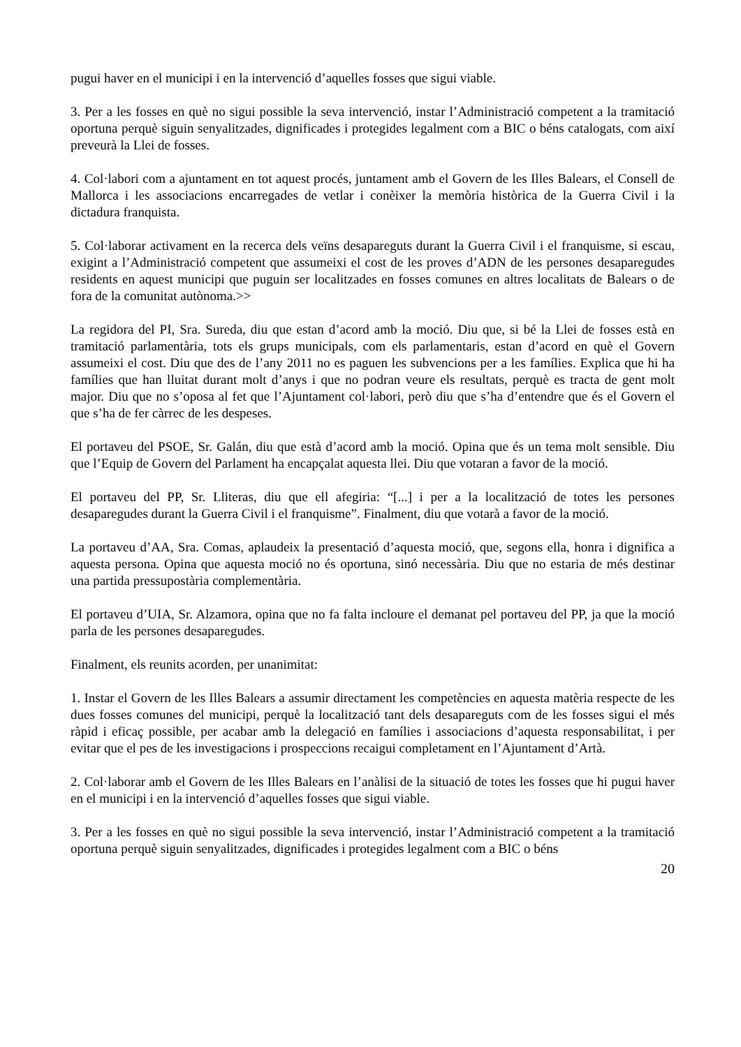pugui haver en el municipi i en la intervenció d’aquelles fosses que sigui viable.
3. Per a les fosses en què no sigui possible la seva intervenció, instar l’Administració competent a la tramitació oportuna perquè siguin senyalitzades, dignificades i protegides legalment com a BIC o béns catalogats, com així preveurà la Llei de fosses.
4. Col·labori com a ajuntament en tot aquest procés, juntament amb el Govern de les Illes Balears, el Consell de Mallorca i les associacions encarregades de vetlar i conèixer la memòria històrica de la Guerra Civil i la dictadura franquista.
5. Col·laborar activament en la recerca dels veïns desapareguts durant la Guerra Civil i el franquisme, si escau, exigint a l’Administració competent que assumeixi el cost de les proves d’ADN de les persones desaparegudes residents en aquest municipi que puguin ser localitzades en fosses comunes en altres localitats de Balears o de fora de la comunitat autònoma.>>
La regidora del PI, Sra. Sureda, diu que estan d’acord amb la moció. Diu que, si bé la Llei de fosses està en tramitació parlamentària, tots els grups municipals, com els parlamentaris, estan d’acord en què el Govern assumeixi el cost. Diu que des de l’any 2011 no es paguen les subvencions per a les famílies. Explica que hi ha famílies que han lluitat durant molt d’anys i que no podran veure els resultats, perquè es tracta de gent molt major. Diu que no s’oposa al fet que l’Ajuntament col·labori, però diu que s’ha d’entendre que és el Govern el que s’ha de fer càrrec de les despeses.
El portaveu del PSOE, Sr. Galán, diu que està d’acord amb la moció. Opina que és un tema molt sensible. Diu que l’Equip de Govern del Parlament ha encapçalat aquesta llei. Diu que votaran a favor de la moció.
El portaveu del PP, Sr. Lliteras, diu que ell afegiria: “[...] i per a la localització de totes les persones desaparegudes durant la Guerra Civil i el franquisme”. Finalment, diu que votarà a favor de la moció.
La portaveu d’AA, Sra. Comas, aplaudeix la presentació d’aquesta moció, que, segons ella, honra i dignifica a aquesta persona. Opina que aquesta moció no és oportuna, sinó necessària. Diu que no estaria de més destinar una partida pressupostària complementària.
El portaveu d’UIA, Sr. Alzamora, opina que no fa falta incloure el demanat pel portaveu del PP, ja que la moció parla de les persones desaparegudes.
Finalment, els reunits acorden, per unanimitat:
1. Instar el Govern de les Illes Balears a assumir directament les competències en aquesta matèria respecte de les dues fosses comunes del municipi, perquè la localització tant dels desapareguts com de les fosses sigui el més ràpid i eficaç possible, per acabar amb la delegació en famílies i associacions d’aquesta responsabilitat, i per evitar que el pes de les investigacions i prospeccions recaigui completament en l’Ajuntament d’Artà.
2. Col·laborar amb el Govern de les Illes Balears en l’anàlisi de la situació de totes les fosses que hi pugui haver en el municipi i en la intervenció d’aquelles fosses que sigui viable.
3. Per a les fosses en què no sigui possible la seva intervenció, instar l’Administració competent a la tramitació oportuna perquè siguin senyalitzades, dignificades i protegides legalment com a BIC o béns
20